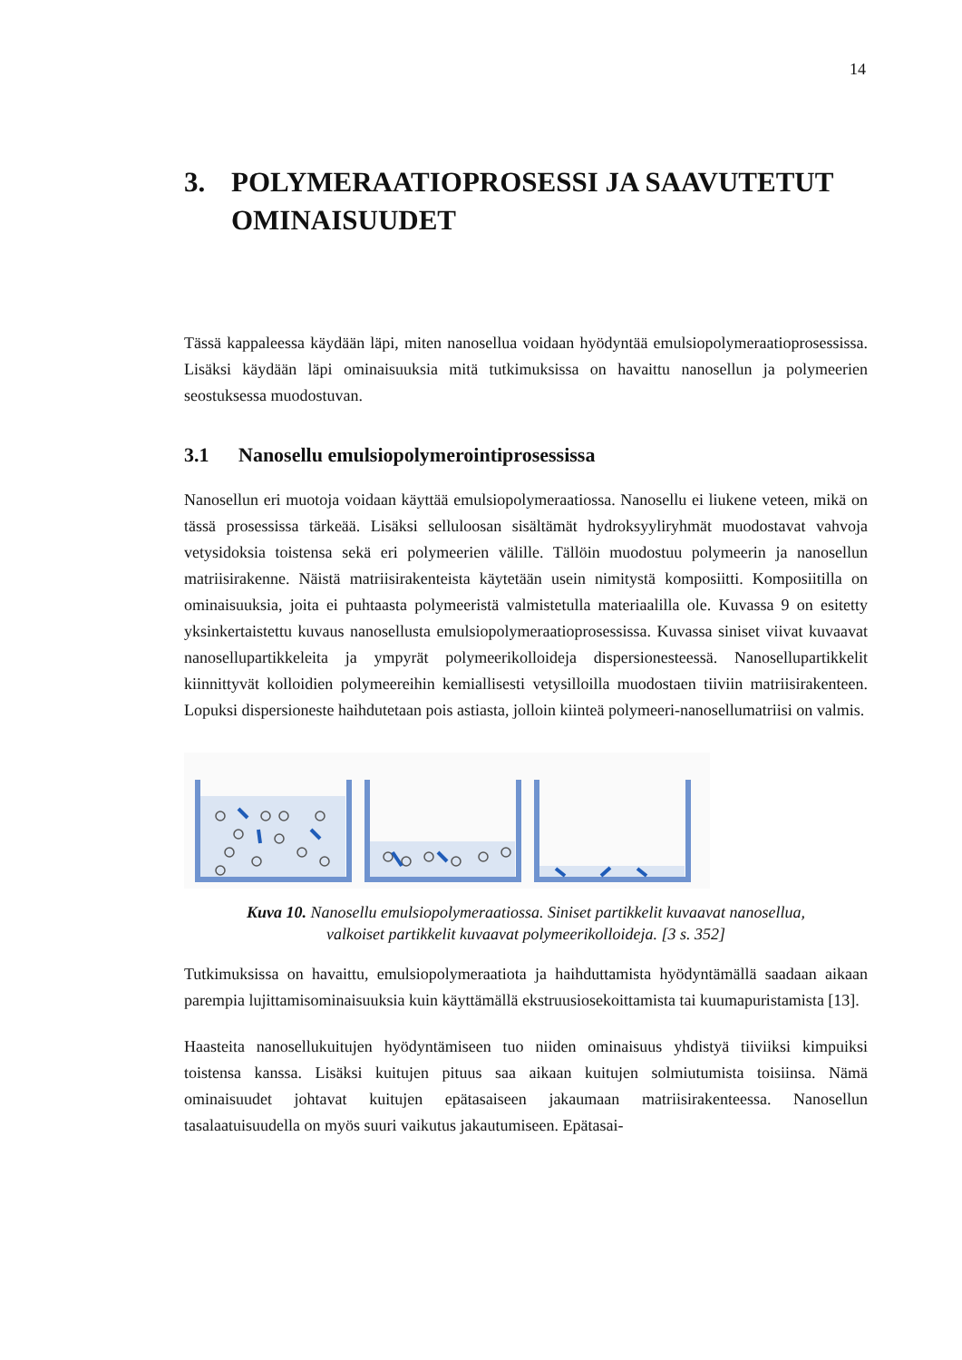14
3. POLYMERAATIOPROSESSI JA SAAVUTETUT OMINAISUUDET
Tässä kappaleessa käydään läpi, miten nanosellua voidaan hyödyntää emulsiopolymeraatioprosessissa. Lisäksi käydään läpi ominaisuuksia mitä tutkimuksissa on havaittu nanosellun ja polymeerien seostuksessa muodostuvan.
3.1 Nanosellu emulsiopolymerointiprosessissa
Nanosellun eri muotoja voidaan käyttää emulsiopolymeraatiossa. Nanosellu ei liukene veteen, mikä on tässä prosessissa tärkeää. Lisäksi selluloosan sisältämät hydroksyyliryhmät muodostavat vahvoja vetysidoksia toistensa sekä eri polymeerien välille. Tällöin muodostuu polymeerin ja nanosellun matriisirakenne. Näistä matriisirakenteista käytetään usein nimitystä komposiitti. Komposiitilla on ominaisuuksia, joita ei puhtaasta polymeeristä valmistetulla materiaalilla ole. Kuvassa 9 on esitetty yksinkertaistettu kuvaus nanosellusta emulsiopolymeraatioprosessissa. Kuvassa siniset viivat kuvaavat nanosellupartikkeleita ja ympyrät polymeerikolloideja dispersionesteessä. Nanosellupartikkelit kiinnittyvät kolloidien polymeereihin kemiallisesti vetysilloilla muodostaen tiiviin matriisirakenteen. Lopuksi dispersioneste haihdutetaan pois astiasta, jolloin kiinteä polymeeri-nanosellumatriisi on valmis.
Kuva 10. Nanosellu emulsiopolymeraatiossa. Siniset partikkelit kuvaavat nanosellua, valkoiset partikkelit kuvaavat polymeerikolloideja. [3 s. 352]
Tutkimuksissa on havaittu, emulsiopolymeraatiota ja haihduttamista hyödyntämällä saadaan aikaan parempia lujittamisominaisuuksia kuin käyttämällä ekstruusiosekoittamista tai kuumapuristamista [13].
Haasteita nanosellukuitujen hyödyntämiseen tuo niiden ominaisuus yhdistyä tiiviiksi kimpuiksi toistensa kanssa. Lisäksi kuitujen pituus saa aikaan kuitujen solmiutumista toisiinsa. Nämä ominaisuudet johtavat kuitujen epätasaiseen jakaumaan matriisirakenteessa. Nanosellun tasalaatuisuudella on myös suuri vaikutus jakautumiseen. Epätasai-